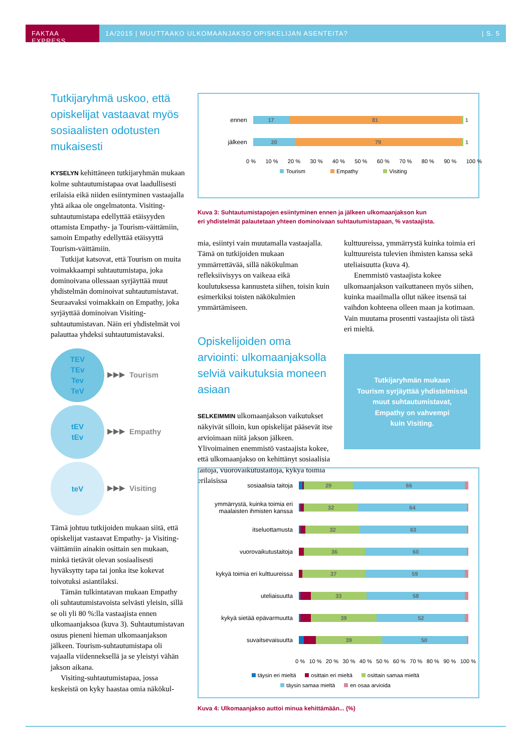FAKTAA EXPRESS 1A/2015 | MUUTTAAKO ULKOMAANJAKSO OPISKELIJAN ASENTEITA? | S. 5
Tutkijaryhmä uskoo, että opiskelijat vastaavat myös sosiaalisten odotusten mukaisesti
KYSELYN kehittäneen tutkijaryhmän mukaan kolme suhtautumistapaa ovat laadullisesti erilaisia eikä niiden esiintyminen vastaajalla yhtä aikaa ole ongelmatonta. Visiting-suhtautumistapa edellyttää etäisyyden ottamista Empathy- ja Tourism-väittämiin, samoin Empathy edellyttää etäisyyttä Tourism-väittämiin.
Tutkijat katsovat, että Tourism on muita voimakkaampi suhtautumistapa, joka dominoivana ollessaan syrjäyttää muut yhdistelmän dominoivat suhtautumistavat. Seuraavaksi voimakkain on Empathy, joka syrjäyttää dominoivan Visiting-suhtautumistavan. Näin eri yhdistelmät voi palauttaa yhdeksi suhtautumistavaksi.
TEV
TEv
Tev
TeV
▶▶▶ Tourism
tEV
tEv
▶▶▶ Empathy
teV
▶▶▶ Visiting
Tämä johtuu tutkijoiden mukaan siitä, että opiskelijat vastaavat Empathy- ja Visiting-väittämiin ainakin osittain sen mukaan, minkä tietävät olevan sosiaalisesti hyväksytty tapa tai jonka itse kokevat toivotuksi asiantilaksi.
Tämän tulkintatavan mukaan Empathy oli suhtautumistavoista selvästi yleisin, sillä se oli yli 80 %:lla vastaajista ennen ulkomaanjaksoa (kuva 3). Suhtautumistavan osuus pieneni hieman ulkomaanjakson jälkeen. Tourism-suhtautumistapa oli vajaalla viidenneksellä ja se yleistyi vähän jakson aikana.
Visiting-suhtautumistapaa, jossa keskeistä on kyky haastaa omia näkökul-
ennen
17 81 1
jälkeen
20 79 1
0 % 10 % 20 % 30 % 40 % 50 % 60 % 70 % 80 % 90 % 100 %
Tourism Empathy Visiting
Kuva 3: Suhtautumistapojen esiintyminen ennen ja jälkeen ulkomaanjakson kun
eri yhdistelmät palautetaan yhteen dominoivaan suhtautumistapaan, % vastaajista.
mia, esiintyi vain muutamalla vastaajalla. Tämä on tutkijoiden mukaan ymmärrettävää, sillä näkökulman refleksiivisyys on vaikeaa eikä koulutuksessa kannusteta siihen, toisin kuin esimerkiksi toisten näkökulmien ymmärtämiseen.
Opiskelijoiden oma arviointi: ulkomaanjaksolla selviä vaikutuksia moneen asiaan
SELKEIMMIN ulkomaanjakson vaikutukset näkyivät silloin, kun opiskelijat pääsevät itse arvioimaan niitä jakson jälkeen. Ylivoimainen enemmistö vastaajista kokee, että ulkomaanjakso on kehittänyt sosiaalisia taitoja, vuorovaikutustaitoja, kykyä toimia erilaisissa
kulttuureissa, ymmärrystä kuinka toimia eri kulttuureista tulevien ihmisten kanssa sekä uteliaisuutta (kuva 4).
Enemmistö vastaajista kokee ulkomaanjakson vaikuttaneen myös siihen, kuinka maailmalla ollut näkee itsensä tai vaihdon kohteena olleen maan ja kotimaan. Vain muutama prosentti vastaajista oli tästä eri mieltä.
Tutkijaryhmän mukaan
Tourism syrjäyttää yhdistelmissä
muut suhtautumistavat,
Empathy on vahvempi
kuin Visiting.
sosiaalisia taitoja
29 66
ymmärrystä, kuinka toimia eri maalaisten ihmisten kanssa
32 64
itseluottamusta
32 63
vuorovaikutustaitoja
36 60
kykyä toimia eri kulttuureissa
37 59
uteliaisuutta
33 58
kykyä sietää epävarmuutta
39 52
suvaitsevaisuutta
39 50
0 % 10 % 20 % 30 % 40 % 50 % 60 % 70 % 80 % 90 % 100 %
täysin eri mieltä osittain eri mieltä osittain samaa mieltä
täysin samaa mieltä en osaa arvioida
Kuva 4: Ulkomaanjakso auttoi minua kehittämään... (%)